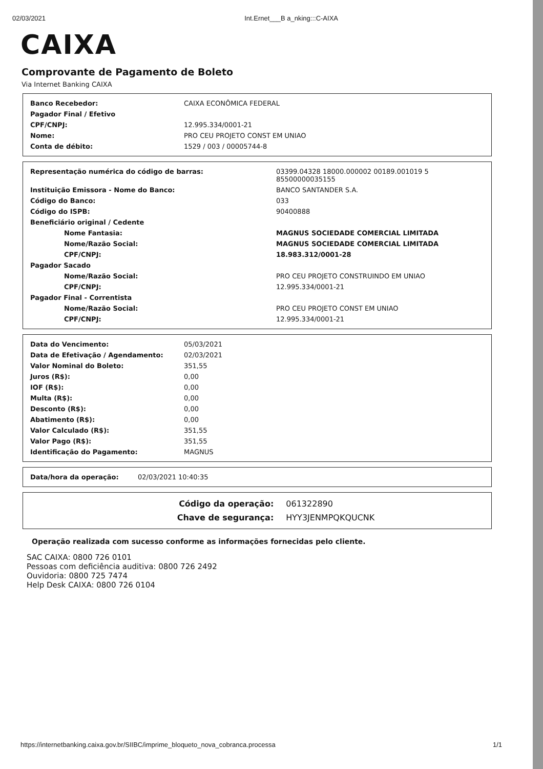02/03/2021 Int.Ernet___B a_nking:::C-AIXA
CAIXA
Comprovante de Pagamento de Boleto
Via Internet Banking CAIXA
| Banco Recebedor: | CAIXA ECONÔMICA FEDERAL |
| Pagador Final / Efetivo | |
| CPF/CNPJ: | 12.995.334/0001-21 |
| Nome: | PRO CEU PROJETO CONST EM UNIAO |
| Conta de débito: | 1529 / 003 / 00005744-8 |
| Representação numérica do código de barras: | 03399.04328 18000.000002 00189.001019 5 85500000035155 |
| Instituição Emissora - Nome do Banco: | BANCO SANTANDER S.A. |
| Código do Banco: | 033 |
| Código do ISPB: | 90400888 |
| Beneficiário original / Cedente | |
| Nome Fantasia: | MAGNUS SOCIEDADE COMERCIAL LIMITADA |
| Nome/Razão Social: | MAGNUS SOCIEDADE COMERCIAL LIMITADA |
| CPF/CNPJ: | 18.983.312/0001-28 |
| Pagador Sacado | |
| Nome/Razão Social: | PRO CEU PROJETO CONSTRUINDO EM UNIAO |
| CPF/CNPJ: | 12.995.334/0001-21 |
| Pagador Final - Correntista | |
| Nome/Razão Social: | PRO CEU PROJETO CONST EM UNIAO |
| CPF/CNPJ: | 12.995.334/0001-21 |
| Data do Vencimento: | 05/03/2021 |
| Data de Efetivação / Agendamento: | 02/03/2021 |
| Valor Nominal do Boleto: | 351,55 |
| Juros (R$): | 0,00 |
| IOF (R$): | 0,00 |
| Multa (R$): | 0,00 |
| Desconto (R$): | 0,00 |
| Abatimento (R$): | 0,00 |
| Valor Calculado (R$): | 351,55 |
| Valor Pago (R$): | 351,55 |
| Identificação do Pagamento: | MAGNUS |
| Data/hora da operação: | 02/03/2021 10:40:35 |
| Código da operação: | 061322890 |
| Chave de segurança: | HYY3JENMPQKQUCNK |
Operação realizada com sucesso conforme as informações fornecidas pelo cliente.
SAC CAIXA: 0800 726 0101
Pessoas com deficiência auditiva: 0800 726 2492
Ouvidoria: 0800 725 7474
Help Desk CAIXA: 0800 726 0104
https://internetbanking.caixa.gov.br/SIIBC/imprime_bloqueto_nova_cobranca.processa 1/1